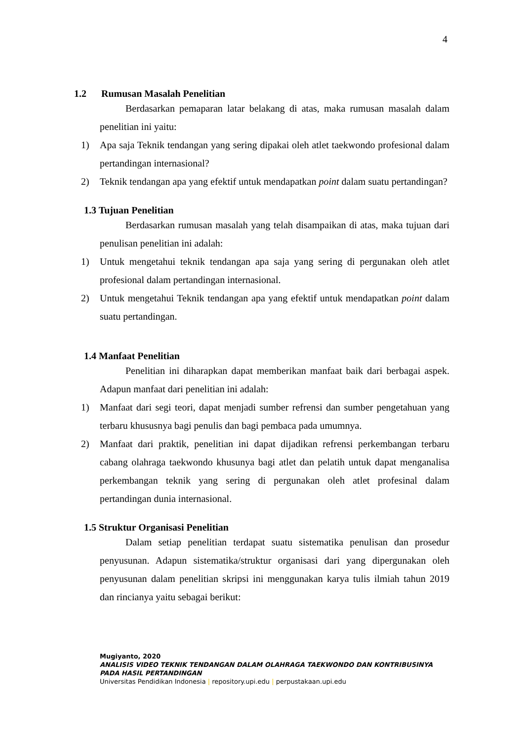4
1.2 Rumusan Masalah Penelitian
Berdasarkan pemaparan latar belakang di atas, maka rumusan masalah dalam penelitian ini yaitu:
1) Apa saja Teknik tendangan yang sering dipakai oleh atlet taekwondo profesional dalam pertandingan internasional?
2) Teknik tendangan apa yang efektif untuk mendapatkan point dalam suatu pertandingan?
1.3 Tujuan Penelitian
Berdasarkan rumusan masalah yang telah disampaikan di atas, maka tujuan dari penulisan penelitian ini adalah:
1) Untuk mengetahui teknik tendangan apa saja yang sering di pergunakan oleh atlet profesional dalam pertandingan internasional.
2) Untuk mengetahui Teknik tendangan apa yang efektif untuk mendapatkan point dalam suatu pertandingan.
1.4 Manfaat Penelitian
Penelitian ini diharapkan dapat memberikan manfaat baik dari berbagai aspek. Adapun manfaat dari penelitian ini adalah:
1) Manfaat dari segi teori, dapat menjadi sumber refrensi dan sumber pengetahuan yang terbaru khususnya bagi penulis dan bagi pembaca pada umumnya.
2) Manfaat dari praktik, penelitian ini dapat dijadikan refrensi perkembangan terbaru cabang olahraga taekwondo khusunya bagi atlet dan pelatih untuk dapat menganalisa perkembangan teknik yang sering di pergunakan oleh atlet profesinal dalam pertandingan dunia internasional.
1.5 Struktur Organisasi Penelitian
Dalam setiap penelitian terdapat suatu sistematika penulisan dan prosedur penyusunan. Adapun sistematika/struktur organisasi dari yang dipergunakan oleh penyusunan dalam penelitian skripsi ini menggunakan karya tulis ilmiah tahun 2019 dan rincianya yaitu sebagai berikut:
Mugiyanto, 2020
ANALISIS VIDEO TEKNIK TENDANGAN DALAM OLAHRAGA TAEKWONDO DAN KONTRIBUSINYA
PADA HASIL PERTANDINGAN
Universitas Pendidikan Indonesia | repository.upi.edu | perpustakaan.upi.edu